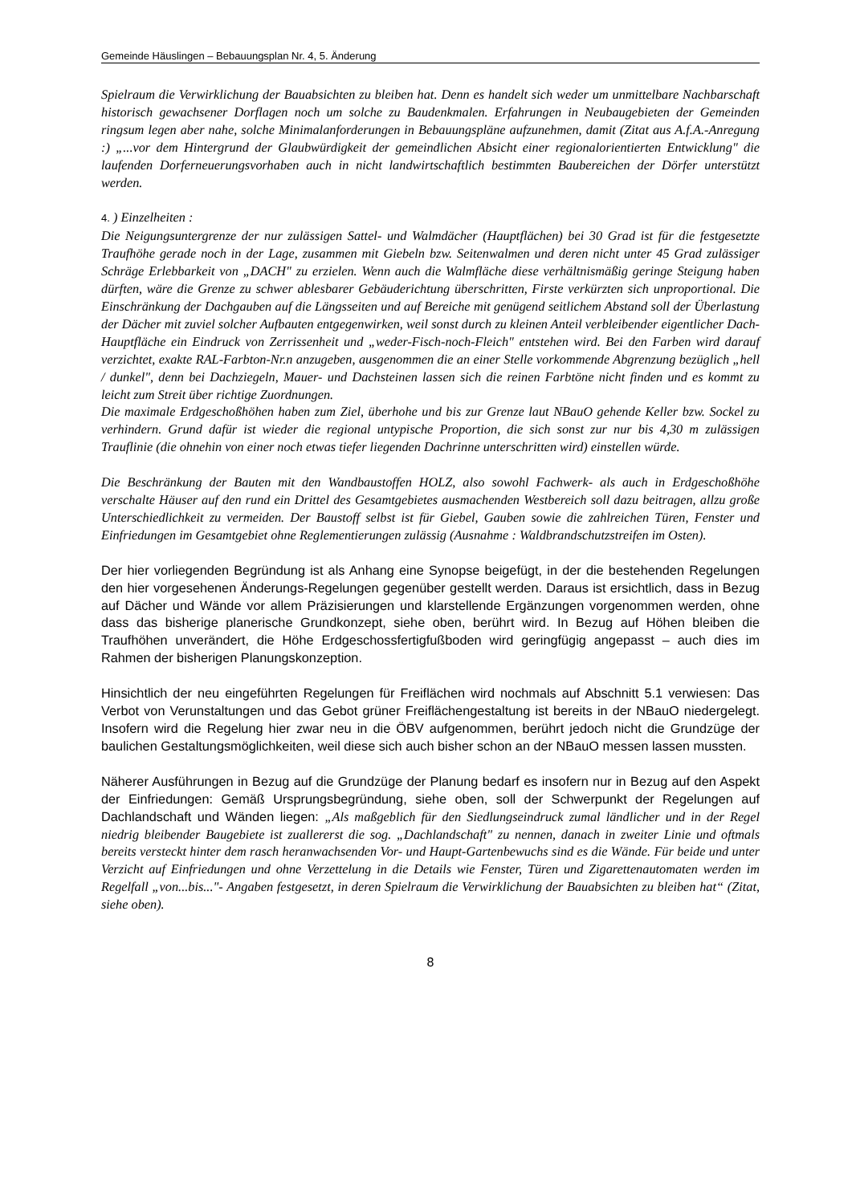Gemeinde Häuslingen – Bebauungsplan Nr. 4, 5. Änderung
Spielraum die Verwirklichung der Bauabsichten zu bleiben hat. Denn es handelt sich weder um unmittelbare Nachbarschaft historisch gewachsener Dorflagen noch um solche zu Baudenkmalen. Erfahrungen in Neubaugebieten der Gemeinden ringsum legen aber nahe, solche Minimalanforderungen in Bebauungspläne aufzunehmen, damit (Zitat aus A.f.A.-Anregung :) „...vor dem Hintergrund der Glaubwürdigkeit der gemeindlichen Absicht einer regionalorientierten Entwicklung" die laufenden Dorferneuerungsvorhaben auch in nicht landwirtschaftlich bestimmten Baubereichen der Dörfer unterstützt werden.
4. ) Einzelheiten :
Die Neigungsuntergrenze der nur zulässigen Sattel- und Walmdächer (Hauptflächen) bei 30 Grad ist für die festgesetzte Traufhöhe gerade noch in der Lage, zusammen mit Giebeln bzw. Seitenwalmen und deren nicht unter 45 Grad zulässiger Schräge Erlebbarkeit von „DACH" zu erzielen. Wenn auch die Walmfläche diese verhältnismäßig geringe Steigung haben dürften, wäre die Grenze zu schwer ablesbarer Gebäuderichtung überschritten, Firste verkürzten sich unproportional. Die Einschränkung der Dachgauben auf die Längsseiten und auf Bereiche mit genügend seitlichem Abstand soll der Überlastung der Dächer mit zuviel solcher Aufbauten entgegenwirken, weil sonst durch zu kleinen Anteil verbleibender eigentlicher Dach-Hauptfläche ein Eindruck von Zerrissenheit und „weder-Fisch-noch-Fleich" entstehen wird. Bei den Farben wird darauf verzichtet, exakte RAL-Farbton-Nr.n anzugeben, ausgenommen die an einer Stelle vorkommende Abgrenzung bezüglich „hell / dunkel", denn bei Dachziegeln, Mauer- und Dachsteinen lassen sich die reinen Farbtöne nicht finden und es kommt zu leicht zum Streit über richtige Zuordnungen.
Die maximale Erdgeschoßhöhen haben zum Ziel, überhohe und bis zur Grenze laut NBauO gehende Keller bzw. Sockel zu verhindern. Grund dafür ist wieder die regional untypische Proportion, die sich sonst zur nur bis 4,30 m zulässigen Trauflinie (die ohnehin von einer noch etwas tiefer liegenden Dachrinne unterschritten wird) einstellen würde.
Die Beschränkung der Bauten mit den Wandbaustoffen HOLZ, also sowohl Fachwerk- als auch in Erdgeschoßhöhe verschalte Häuser auf den rund ein Drittel des Gesamtgebietes ausmachenden Westbereich soll dazu beitragen, allzu große Unterschiedlichkeit zu vermeiden. Der Baustoff selbst ist für Giebel, Gauben sowie die zahlreichen Türen, Fenster und Einfriedungen im Gesamtgebiet ohne Reglementierungen zulässig (Ausnahme : Waldbrandschutzstreifen im Osten).
Der hier vorliegenden Begründung ist als Anhang eine Synopse beigefügt, in der die bestehenden Regelungen den hier vorgesehenen Änderungs-Regelungen gegenüber gestellt werden. Daraus ist ersichtlich, dass in Bezug auf Dächer und Wände vor allem Präzisierungen und klarstellende Ergänzungen vorgenommen werden, ohne dass das bisherige planerische Grundkonzept, siehe oben, berührt wird. In Bezug auf Höhen bleiben die Traufhöhen unverändert, die Höhe Erdgeschossfertigfußboden wird geringfügig angepasst – auch dies im Rahmen der bisherigen Planungskonzeption.
Hinsichtlich der neu eingeführten Regelungen für Freiflächen wird nochmals auf Abschnitt 5.1 verwiesen: Das Verbot von Verunstaltungen und das Gebot grüner Freiflächengestaltung ist bereits in der NBauO niedergelegt. Insofern wird die Regelung hier zwar neu in die ÖBV aufgenommen, berührt jedoch nicht die Grundzüge der baulichen Gestaltungsmöglichkeiten, weil diese sich auch bisher schon an der NBauO messen lassen mussten.
Näherer Ausführungen in Bezug auf die Grundzüge der Planung bedarf es insofern nur in Bezug auf den Aspekt der Einfriedungen: Gemäß Ursprungsbegründung, siehe oben, soll der Schwerpunkt der Regelungen auf Dachlandschaft und Wänden liegen: „Als maßgeblich für den Siedlungseindruck zumal ländlicher und in der Regel niedrig bleibender Baugebiete ist zuallererst die sog. „Dachlandschaft" zu nennen, danach in zweiter Linie und oftmals bereits versteckt hinter dem rasch heranwachsenden Vor- und Haupt-Gartenbewuchs sind es die Wände. Für beide und unter Verzicht auf Einfriedungen und ohne Verzettelung in die Details wie Fenster, Türen und Zigarettenautomaten werden im Regelfall „von...bis..."- Angaben festgesetzt, in deren Spielraum die Verwirklichung der Bauabsichten zu bleiben hat“ (Zitat, siehe oben).
8